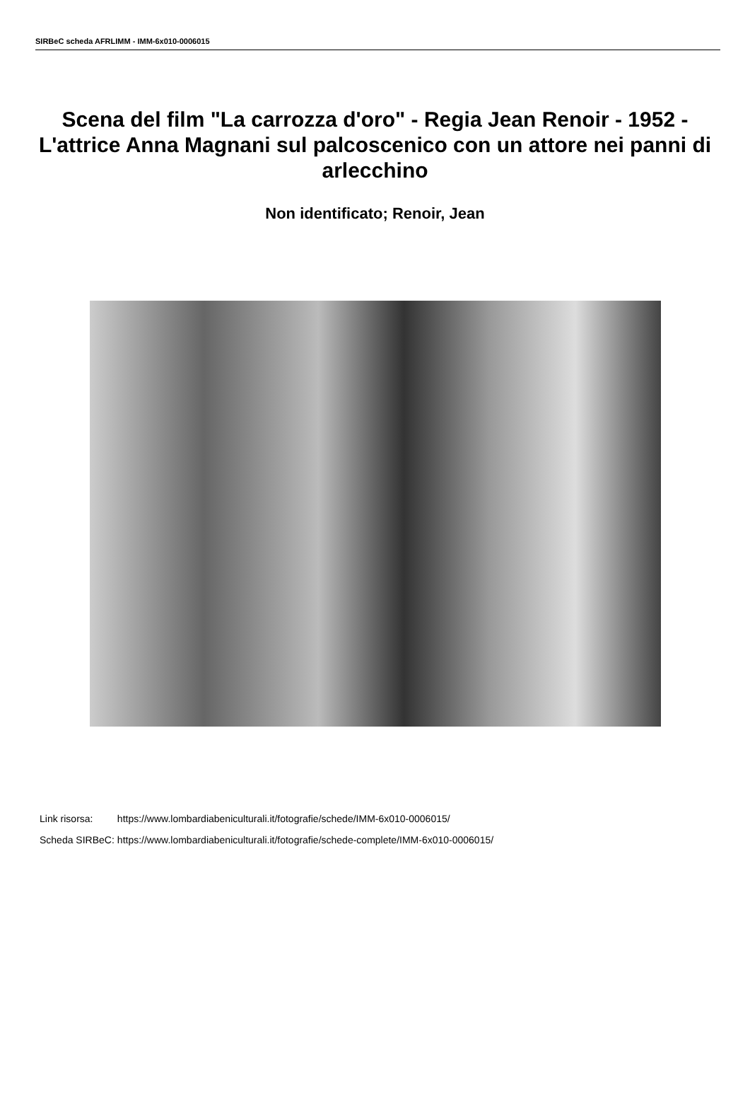SIRBeC scheda AFRLIMM - IMM-6x010-0006015
Scena del film "La carrozza d'oro" - Regia Jean Renoir - 1952 - L'attrice Anna Magnani sul palcoscenico con un attore nei panni di arlecchino
Non identificato; Renoir, Jean
| Link risorsa: | https://www.lombardiabeniculturali.it/fotografie/schede/IMM-6x010-0006015/ |
| Scheda SIRBeC: | https://www.lombardiabeniculturali.it/fotografie/schede-complete/IMM-6x010-0006015/ |